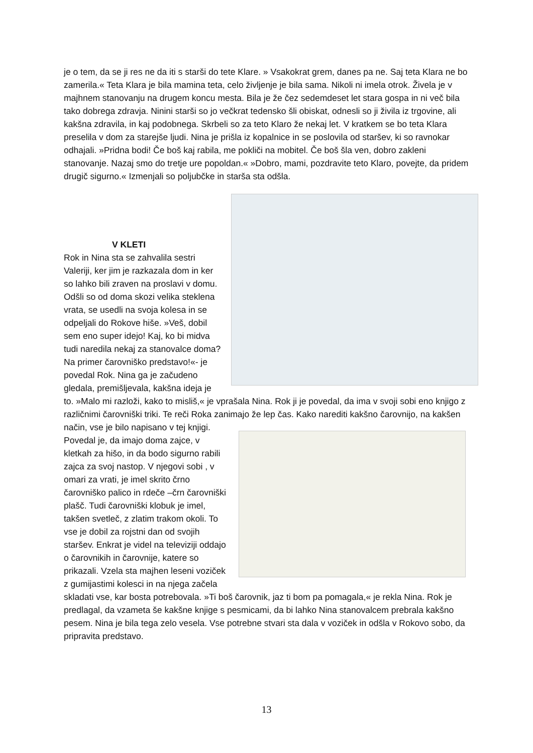je o tem, da se ji res ne da iti s starši do tete Klare. » Vsakokrat grem, danes pa ne. Saj teta Klara ne bo zamerila.« Teta Klara je bila mamina teta, celo življenje je bila sama. Nikoli ni imela otrok. Živela je v majhnem stanovanju na drugem koncu mesta. Bila je že čez sedemdeset let stara gospa in ni več bila tako dobrega zdravja. Ninini starši so jo večkrat tedensko šli obiskat, odnesli so ji živila iz trgovine, ali kakšna zdravila, in kaj podobnega. Skrbeli so za teto Klaro že nekaj let. V kratkem se bo teta Klara preselila v dom za starejše ljudi. Nina je prišla iz kopalnice in se poslovila od staršev, ki so ravnokar odhajali. »Pridna bodi! Če boš kaj rabila, me pokliči na mobitel. Če boš šla ven, dobro zakleni stanovanje. Nazaj smo do tretje ure popoldan.« »Dobro, mami, pozdravite teto Klaro, povejte, da pridem drugič sigurno.« Izmenjali so poljubčke in starša sta odšla.
V KLETI
Rok in Nina sta se zahvalila sestri Valeriji, ker jim je razkazala dom in ker so lahko bili zraven na proslavi v domu. Odšli so od doma skozi velika steklena vrata, se usedli na svoja kolesa in se odpeljali do Rokove hiše. »Veš, dobil sem eno super idejo! Kaj, ko bi midva tudi naredila nekaj za stanovalce doma? Na primer čarovniško predstavo!«- je povedal Rok. Nina ga je začudeno gledala, premišljevala, kakšna ideja je to. »Malo mi razloži, kako to misliš,« je vprašala Nina. Rok ji je povedal, da ima v svoji sobi eno knjigo z različnimi čarovniški triki. Te reči Roka zanimajo že lep čas. Kako narediti kakšno čarovnijo, na kakšen način, vse je bilo napisano v tej knjigi. Povedal je, da imajo doma zajce, v kletkah za hišo, in da bodo sigurno rabili zajca za svoj nastop. V njegovi sobi , v omari za vrati, je imel skrito črno čarovniško palico in rdeče –črn čarovniški plašč. Tudi čarovniški klobuk je imel, takšen svetleč, z zlatim trakom okoli. To vse je dobil za rojstni dan od svojih staršev. Enkrat je videl na televiziji oddajo o čarovnikih in čarovnije, katere so prikazali. Vzela sta majhen leseni voziček z gumijastimi kolesci in na njega začela skladati vse, kar bosta potrebovala. »Ti boš čarovnik, jaz ti bom pa pomagala,« je rekla Nina. Rok je predlagal, da vzameta še kakšne knjige s pesmicami, da bi lahko Nina stanovalcem prebrala kakšno pesem. Nina je bila tega zelo vesela. Vse potrebne stvari sta dala v voziček in odšla v Rokovo sobo, da pripravita predstavo.
13